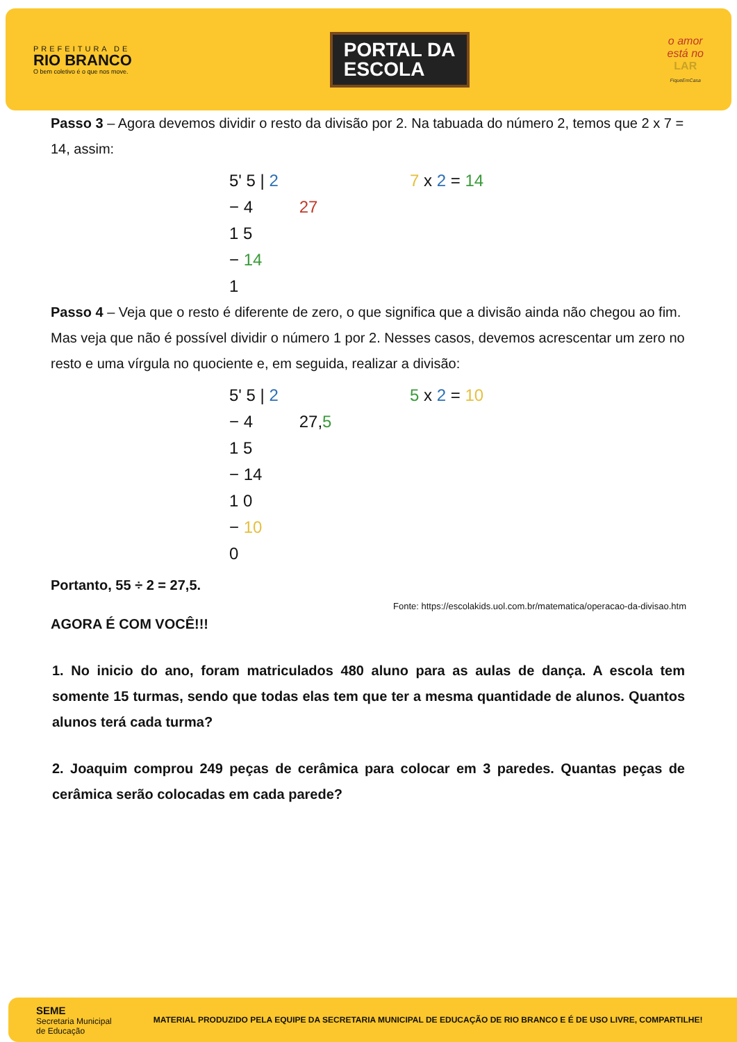PREFEITURA DE
RIO BRANCO
O bem coletivo é o que nos move.
PORTAL DA
ESCOLA
o amor
está no
LAR
FiqueEmCasa
Passo 3 – Agora devemos dividir o resto da divisão por 2. Na tabuada do número 2, temos que 2 x 7 = 14, assim:
5' 5 | 2
− 4 27
1 5
− 14
1
7 x 2 = 14
Passo 4 – Veja que o resto é diferente de zero, o que significa que a divisão ainda não chegou ao fim. Mas veja que não é possível dividir o número 1 por 2. Nesses casos, devemos acrescentar um zero no resto e uma vírgula no quociente e, em seguida, realizar a divisão:
5' 5 | 2
− 4 27,5
1 5
− 14
1 0
− 10
0
5 x 2 = 10
Portanto, 55 ÷ 2 = 27,5.
Fonte: https://escolakids.uol.com.br/matematica/operacao-da-divisao.htm
AGORA É COM VOCÊ!!!
1. No inicio do ano, foram matriculados 480 aluno para as aulas de dança. A escola tem somente 15 turmas, sendo que todas elas tem que ter a mesma quantidade de alunos. Quantos alunos terá cada turma?
2. Joaquim comprou 249 peças de cerâmica para colocar em 3 paredes. Quantas peças de cerâmica serão colocadas em cada parede?
SEME
Secretaria Municipal
de Educação
MATERIAL PRODUZIDO PELA EQUIPE DA SECRETARIA MUNICIPAL DE EDUCAÇÃO DE RIO BRANCO E É DE USO LIVRE, COMPARTILHE!